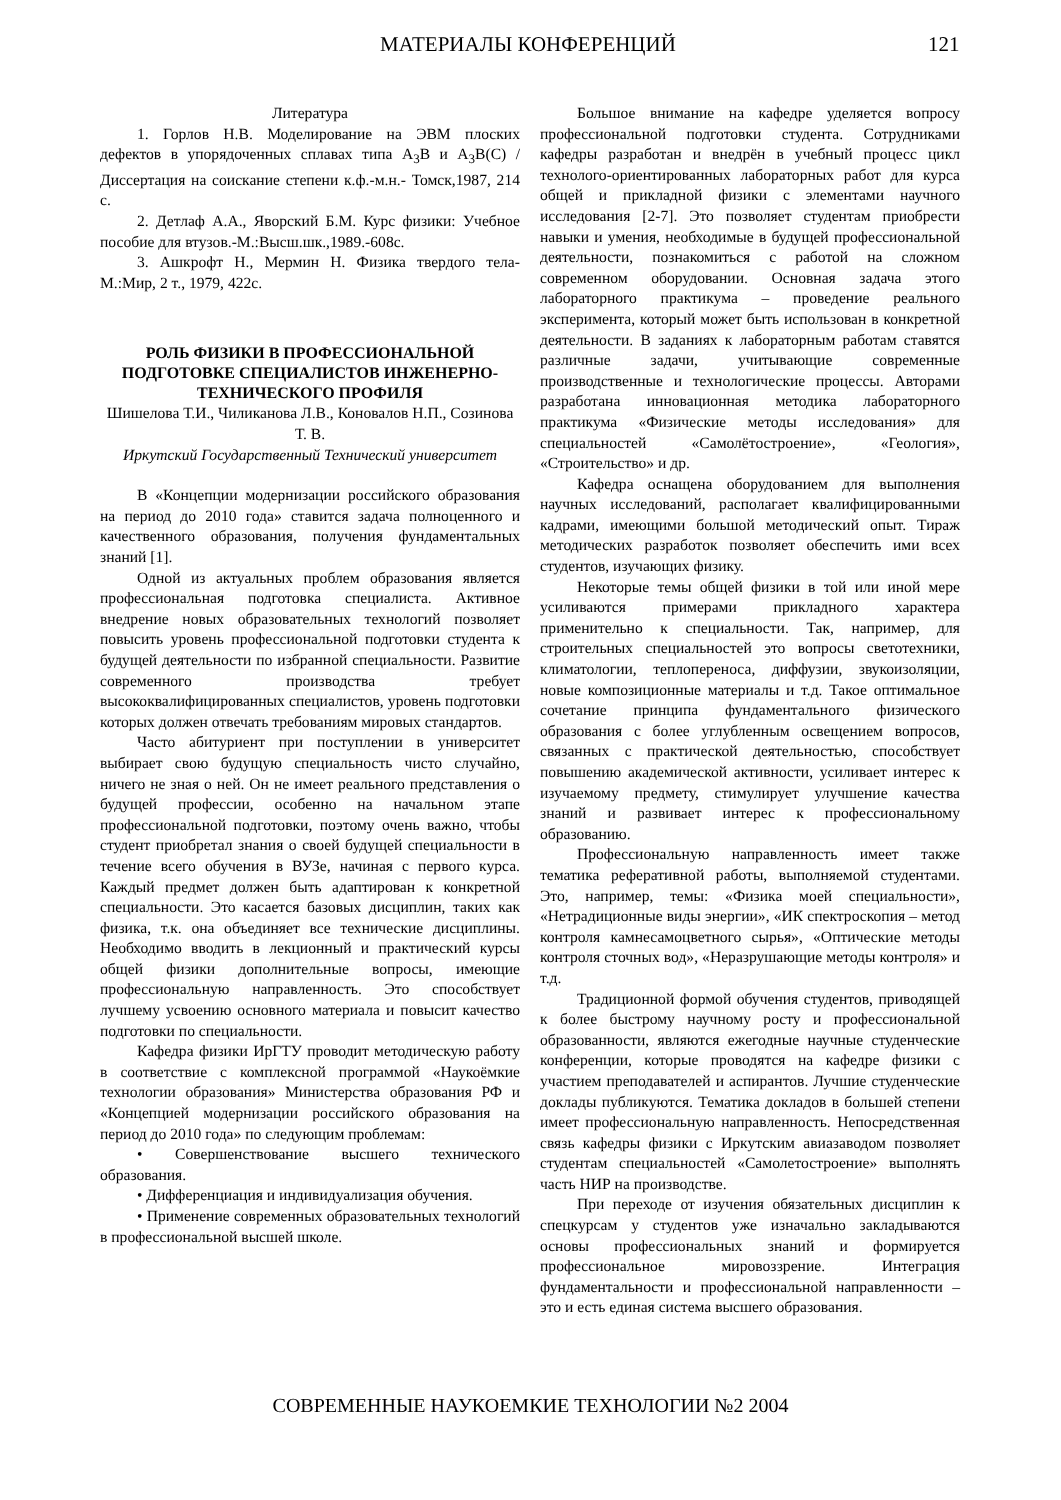МАТЕРИАЛЫ КОНФЕРЕНЦИЙ 121
Литература
1. Горлов Н.В. Моделирование на ЭВМ плоских дефектов в упорядоченных сплавах типа A<sub>3</sub>B и A<sub>3</sub>B(C) /Диссертация на соискание степени к.ф.-м.н.- Томск,1987, 214 с.
2. Детлаф А.А., Яворский Б.М. Курс физики: Учебное пособие для втузов.-М.:Высш.шк.,1989.-608с.
3. Ашкрофт Н., Мермин Н. Физика твердого тела- М.:Мир, 2 т., 1979, 422с.
РОЛЬ ФИЗИКИ В ПРОФЕССИОНАЛЬНОЙ ПОДГОТОВКЕ СПЕЦИАЛИСТОВ ИНЖЕНЕРНО-ТЕХНИЧЕСКОГО ПРОФИЛЯ
Шишелова Т.И., Чиликанова Л.В., Коновалов Н.П., Созинова Т. В.
Иркутский Государственный Технический университет
В «Концепции модернизации российского образования на период до 2010 года» ставится задача полноценного и качественного образования, получения фундаментальных знаний [1].
Одной из актуальных проблем образования является профессиональная подготовка специалиста. Активное внедрение новых образовательных технологий позволяет повысить уровень профессиональной подготовки студента к будущей деятельности по избранной специальности. Развитие современного производства требует высококвалифицированных специалистов, уровень подготовки которых должен отвечать требованиям мировых стандартов.
Часто абитуриент при поступлении в университет выбирает свою будущую специальность чисто случайно, ничего не зная о ней. Он не имеет реального представления о будущей профессии, особенно на начальном этапе профессиональной подготовки, поэтому очень важно, чтобы студент приобретал знания о своей будущей специальности в течение всего обучения в ВУЗе, начиная с первого курса. Каждый предмет должен быть адаптирован к конкретной специальности. Это касается базовых дисциплин, таких как физика, т.к. она объединяет все технические дисциплины. Необходимо вводить в лекционный и практический курсы общей физики дополнительные вопросы, имеющие профессиональную направленность. Это способствует лучшему усвоению основного материала и повысит качество подготовки по специальности.
Кафедра физики ИрГТУ проводит методическую работу в соответствие с комплексной программой «Наукоёмкие технологии образования» Министерства образования РФ и «Концепцией модернизации российского образования на период до 2010 года» по следующим проблемам:
• Совершенствование высшего технического образования.
• Дифференциация и индивидуализация обучения.
• Применение современных образовательных технологий в профессиональной высшей школе.
Большое внимание на кафедре уделяется вопросу профессиональной подготовки студента. Сотрудниками кафедры разработан и внедрён в учебный процесс цикл технолого-ориентированных лабораторных работ для курса общей и прикладной физики с элементами научного исследования [2-7]. Это позволяет студентам приобрести навыки и умения, необходимые в будущей профессиональной деятельности, познакомиться с работой на сложном современном оборудовании. Основная задача этого лабораторного практикума – проведение реального эксперимента, который может быть использован в конкретной деятельности. В заданиях к лабораторным работам ставятся различные задачи, учитывающие современные производственные и технологические процессы. Авторами разработана инновационная методика лабораторного практикума «Физические методы исследования» для специальностей «Самолётостроение», «Геология», «Строительство» и др.
Кафедра оснащена оборудованием для выполнения научных исследований, располагает квалифицированными кадрами, имеющими большой методический опыт. Тираж методических разработок позволяет обеспечить ими всех студентов, изучающих физику.
Некоторые темы общей физики в той или иной мере усиливаются примерами прикладного характера применительно к специальности. Так, например, для строительных специальностей это вопросы светотехники, климатологии, теплопереноса, диффузии, звукоизоляции, новые композиционные материалы и т.д. Такое оптимальное сочетание принципа фундаментального физического образования с более углубленным освещением вопросов, связанных с практической деятельностью, способствует повышению академической активности, усиливает интерес к изучаемому предмету, стимулирует улучшение качества знаний и развивает интерес к профессиональному образованию.
Профессиональную направленность имеет также тематика реферативной работы, выполняемой студентами. Это, например, темы: «Физика моей специальности», «Нетрадиционные виды энергии», «ИК спектроскопия – метод контроля камнесамоцветного сырья», «Оптические методы контроля сточных вод», «Неразрушающие методы контроля» и т.д.
Традиционной формой обучения студентов, приводящей к более быстрому научному росту и профессиональной образованности, являются ежегодные научные студенческие конференции, которые проводятся на кафедре физики с участием преподавателей и аспирантов. Лучшие студенческие доклады публикуются. Тематика докладов в большей степени имеет профессиональную направленность. Непосредственная связь кафедры физики с Иркутским авиазаводом позволяет студентам специальностей «Самолетостроение» выполнять часть НИР на производстве.
При переходе от изучения обязательных дисциплин к спецкурсам у студентов уже изначально закладываются основы профессиональных знаний и формируется профессиональное мировоззрение. Интеграция фундаментальности и профессиональной направленности – это и есть единая система высшего образования.
СОВРЕМЕННЫЕ НАУКОЕМКИЕ ТЕХНОЛОГИИ №2 2004